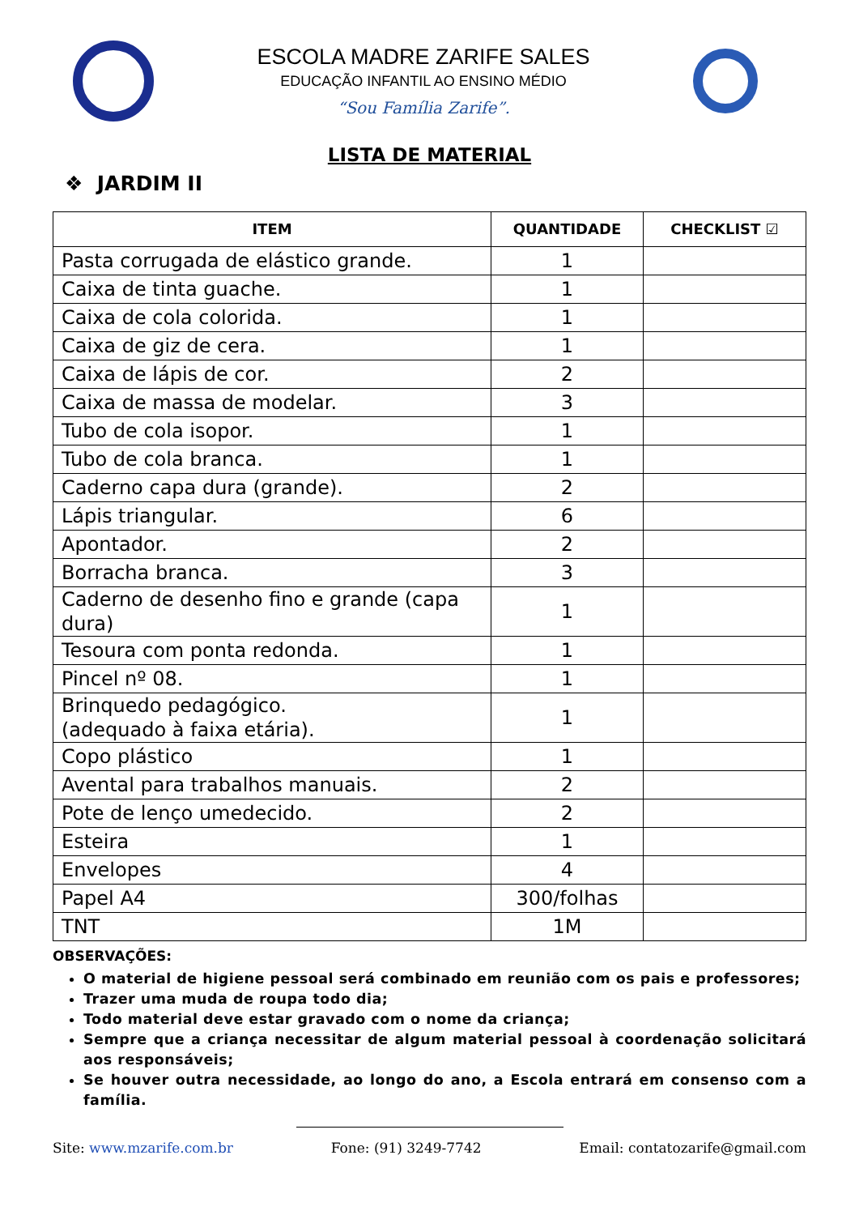ESCOLA MADRE ZARIFE SALES
EDUCAÇÃO INFANTIL AO ENSINO MÉDIO
“Sou Família Zarife”.
LISTA DE MATERIAL
❖ JARDIM II
| ITEM | QUANTIDADE | CHECKLIST ☑ |
| --- | --- | --- |
| Pasta corrugada de elástico grande. | 1 | |
| Caixa de tinta guache. | 1 | |
| Caixa de cola colorida. | 1 | |
| Caixa de giz de cera. | 1 | |
| Caixa de lápis de cor. | 2 | |
| Caixa de massa de modelar. | 3 | |
| Tubo de cola isopor. | 1 | |
| Tubo de cola branca. | 1 | |
| Caderno capa dura (grande). | 2 | |
| Lápis triangular. | 6 | |
| Apontador. | 2 | |
| Borracha branca. | 3 | |
| Caderno de desenho fino e grande (capa dura) | 1 | |
| Tesoura com ponta redonda. | 1 | |
| Pincel nº 08. | 1 | |
| Brinquedo pedagógico. (adequado à faixa etária). | 1 | |
| Copo plástico | 1 | |
| Avental para trabalhos manuais. | 2 | |
| Pote de lenço umedecido. | 2 | |
| Esteira | 1 | |
| Envelopes | 4 | |
| Papel A4 | 300/folhas | |
| TNT | 1M | |
OBSERVAÇÕES:
O material de higiene pessoal será combinado em reunião com os pais e professores;
Trazer uma muda de roupa todo dia;
Todo material deve estar gravado com o nome da criança;
Sempre que a criança necessitar de algum material pessoal à coordenação solicitará aos responsáveis;
Se houver outra necessidade, ao longo do ano, a Escola entrará em consenso com a família.
Site: www.mzarife.com.br Fone: (91) 3249-7742 Email: contatozarife@gmail.com